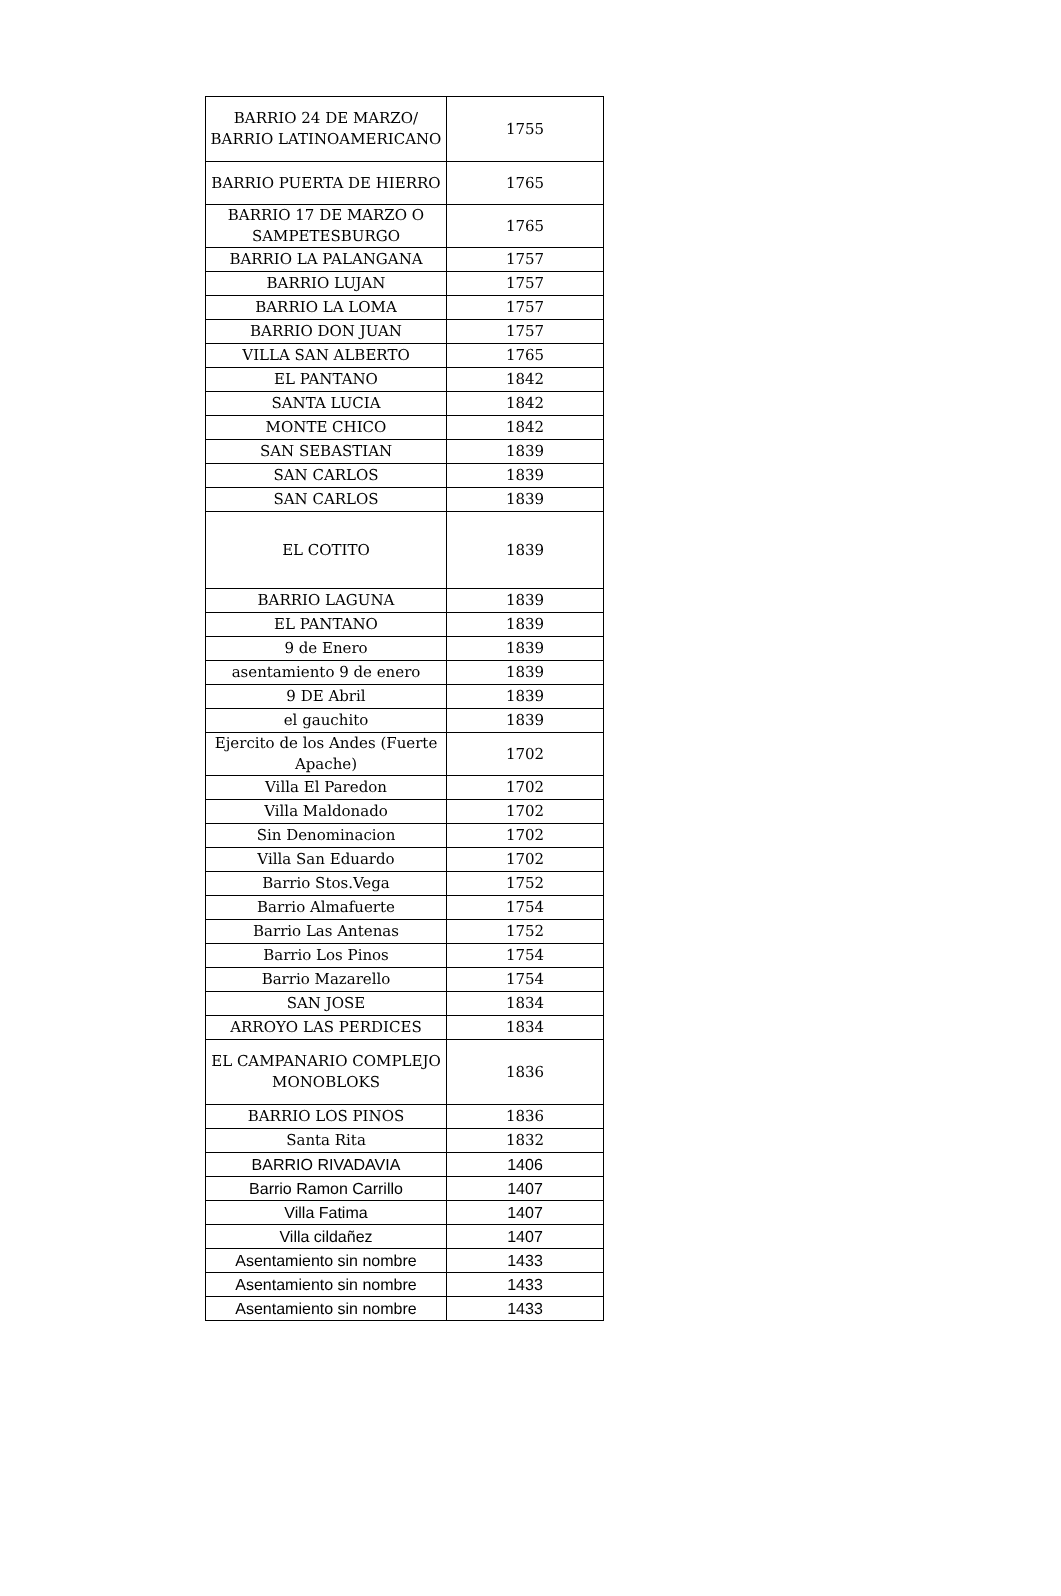| BARRIO 24 DE MARZO/ BARRIO LATINOAMERICANO | 1755 |
| BARRIO PUERTA DE HIERRO | 1765 |
| BARRIO 17 DE MARZO O SAMPETESBURGO | 1765 |
| BARRIO LA PALANGANA | 1757 |
| BARRIO LUJAN | 1757 |
| BARRIO LA LOMA | 1757 |
| BARRIO DON JUAN | 1757 |
| VILLA SAN ALBERTO | 1765 |
| EL PANTANO | 1842 |
| SANTA LUCIA | 1842 |
| MONTE CHICO | 1842 |
| SAN SEBASTIAN | 1839 |
| SAN CARLOS | 1839 |
| SAN CARLOS | 1839 |
| EL COTITO | 1839 |
| BARRIO LAGUNA | 1839 |
| EL PANTANO | 1839 |
| 9 de Enero | 1839 |
| asentamiento 9 de enero | 1839 |
| 9 DE Abril | 1839 |
| el gauchito | 1839 |
| Ejercito de los Andes (Fuerte Apache) | 1702 |
| Villa El Paredon | 1702 |
| Villa Maldonado | 1702 |
| Sin Denominacion | 1702 |
| Villa San Eduardo | 1702 |
| Barrio Stos.Vega | 1752 |
| Barrio Almafuerte | 1754 |
| Barrio Las Antenas | 1752 |
| Barrio Los Pinos | 1754 |
| Barrio Mazarello | 1754 |
| SAN JOSE | 1834 |
| ARROYO LAS PERDICES | 1834 |
| EL CAMPANARIO COMPLEJO MONOBLOKS | 1836 |
| BARRIO LOS PINOS | 1836 |
| Santa Rita | 1832 |
| BARRIO RIVADAVIA | 1406 |
| Barrio Ramon Carrillo | 1407 |
| Villa Fatima | 1407 |
| Villa cildañez | 1407 |
| Asentamiento sin nombre | 1433 |
| Asentamiento sin nombre | 1433 |
| Asentamiento sin nombre | 1433 |